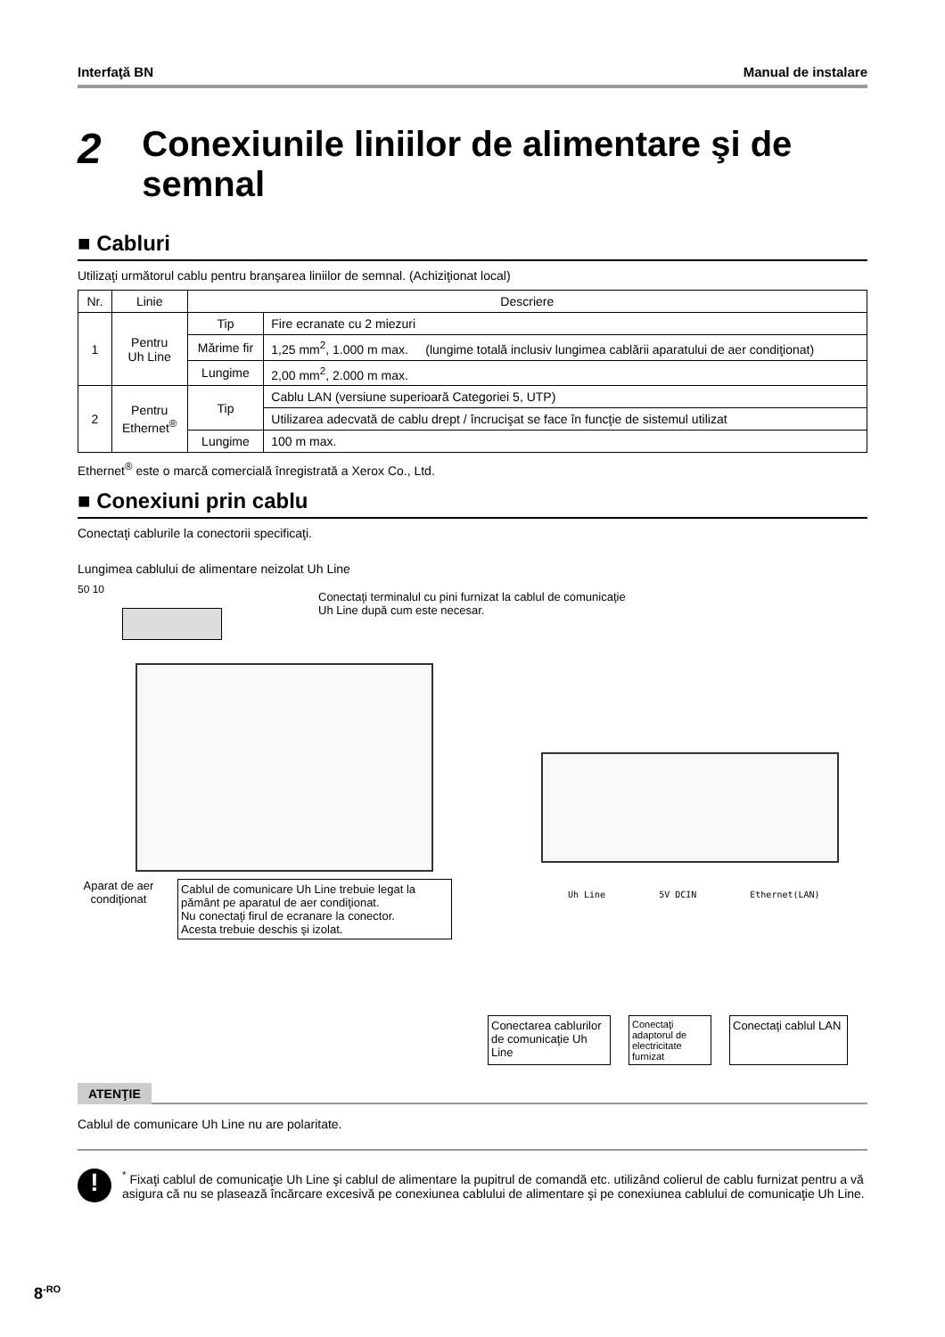Interfaţă BN Manual de instalare
2 Conexiunile liniilor de alimentare şi de semnal
■ Cabluri
Utilizaţi următorul cablu pentru branşarea liniilor de semnal. (Achiziţionat local)
| Nr. | Linie | Descriere | |
| 1 | Pentru Uh Line | Tip | Fire ecranate cu 2 miezuri |
| | | Mărime fir | 1,25 mm<sup>2</sup>, 1.000 m max. (lungime totală inclusiv lungimea cablării aparatului de aer condiţionat) |
| | | Lungime | 2,00 mm<sup>2</sup>, 2.000 m max. |
| 2 | Pentru Ethernet<sup>®</sup> | Tip | Cablu LAN (versiune superioară Categoriei 5, UTP) |
| | | | Utilizarea adecvată de cablu drept / încrucişat se face în funcţie de sistemul utilizat |
| | | Lungime | 100 m max. |
Ethernet<sup>®</sup> este o marcă comercială înregistrată a Xerox Co., Ltd.
■ Conexiuni prin cablu
Conectaţi cablurile la conectorii specificaţi.
Lungimea cablului de alimentare neizolat Uh Line
50 10
Conectaţi terminalul cu pini furnizat la cablul de comunicaţie
Uh Line după cum este necesar.
Aparat de aer condiţionat
Cablul de comunicare Uh Line trebuie legat la pământ pe aparatul de aer condiţionat.
Nu conectaţi firul de ecranare la conector.
Acesta trebuie deschis şi izolat.
Uh Line 5V DCIN Ethernet(LAN)
Conectarea cablurilor de comunicaţie Uh Line
Conectaţi adaptorul de electricitate furnizat
Conectaţi cablul LAN
ATENŢIE
Cablul de comunicare Uh Line nu are polaritate.
!
<sup>*</sup> Fixaţi cablul de comunicaţie Uh Line şi cablul de alimentare la pupitrul de comandă etc. utilizând colierul de cablu furnizat pentru a vă asigura că nu se plasează încărcare excesivă pe conexiunea cablului de alimentare şi pe conexiunea cablului de comunicaţie Uh Line.
8<sup>-RO</sup>